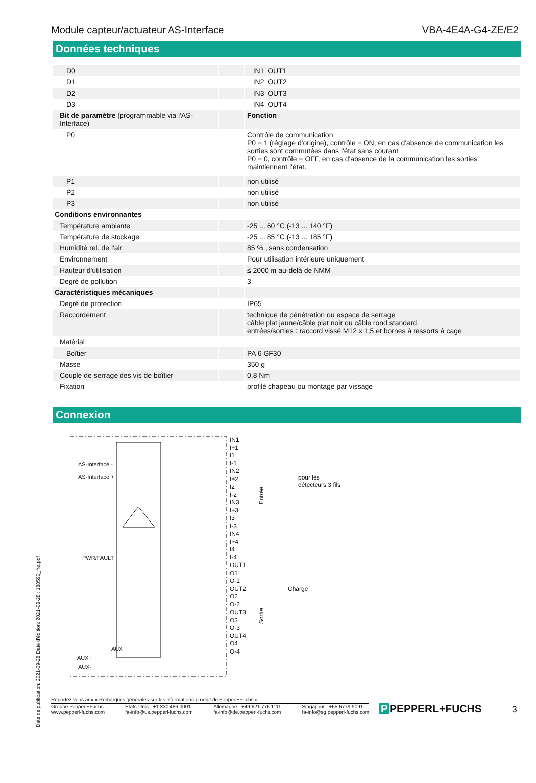Module capteur/actuateur AS-Interface VBA-4E4A-G4-ZE/E2
Données techniques
| D0 | | IN1 OUT1 |
| D1 | | IN2 OUT2 |
| D2 | | IN3 OUT3 |
| D3 | | IN4 OUT4 |
| Bit de paramètre (programmable via l'AS-Interface) | | Fonction |
| P0 | | Contrôle de communication P0 = 1 (réglage d'origine), contrôle = ON, en cas d'absence de communication les sorties sont commutées dans l'état sans courant P0 = 0, contrôle = OFF, en cas d'absence de la communication les sorties maintiennent l'état. |
| P1 | | non utilisé |
| P2 | | non utilisé |
| P3 | | non utilisé |
| Conditions environnantes | | |
| Température ambiante | | -25 ... 60 °C (-13 ... 140 °F) |
| Température de stockage | | -25 ... 85 °C (-13 ... 185 °F) |
| Humidité rel. de l'air | | 85 % , sans condensation |
| Environnement | | Pour utilisation intérieure uniquement |
| Hauteur d'utilisation | | ≤ 2000 m au-delà de NMM |
| Degré de pollution | | 3 |
| Caractéristiques mécaniques | | |
| Degré de protection | | IP65 |
| Raccordement | | technique de pénétration ou espace de serrage câble plat jaune/câble plat noir ou câble rond standard entrées/sorties : raccord vissé M12 x 1,5 et bornes à ressorts à cage |
| Matérial | | |
| Boîtier | | PA 6 GF30 |
| Masse | | 350 g |
| Couple de serrage des vis de boîtier | | 0,8 Nm |
| Fixation | | profilé chapeau ou montage par vissage |
Connexion
Date de publication: 2021-09-28 Date d'édition: 2021-09-28 : 188590_fra.pdf
AS-Interface -
AS-Interface +
PWR/FAULT
AUX
AUX+
AUX-
IN1
I+1
I1
I-1
IN2
I+2
I2
I-2
IN3
I+3
I3
I-3
IN4
I+4
I4
I-4
OUT1
O1
O-1
OUT2
O2
O-2
OUT3
O3
O-3
OUT4
O4
O-4
Entrée
Sortie
pour les
détecteurs 3 fils
Charge
Reportez-vous aux « Remarques générales sur les informations produit de Pepperl+Fuchs ».
Groupe Pepperl+Fuchs
www.pepperl-fuchs.com États-Unis : +1 330 486 0001
fa-info@us.pepperl-fuchs.com Allemagne : +49 621 776 1111
fa-info@de.pepperl-fuchs.com Singapour : +65 6779 9091
fa-info@sg.pepperl-fuchs.com
P PEPPERL+FUCHS
3